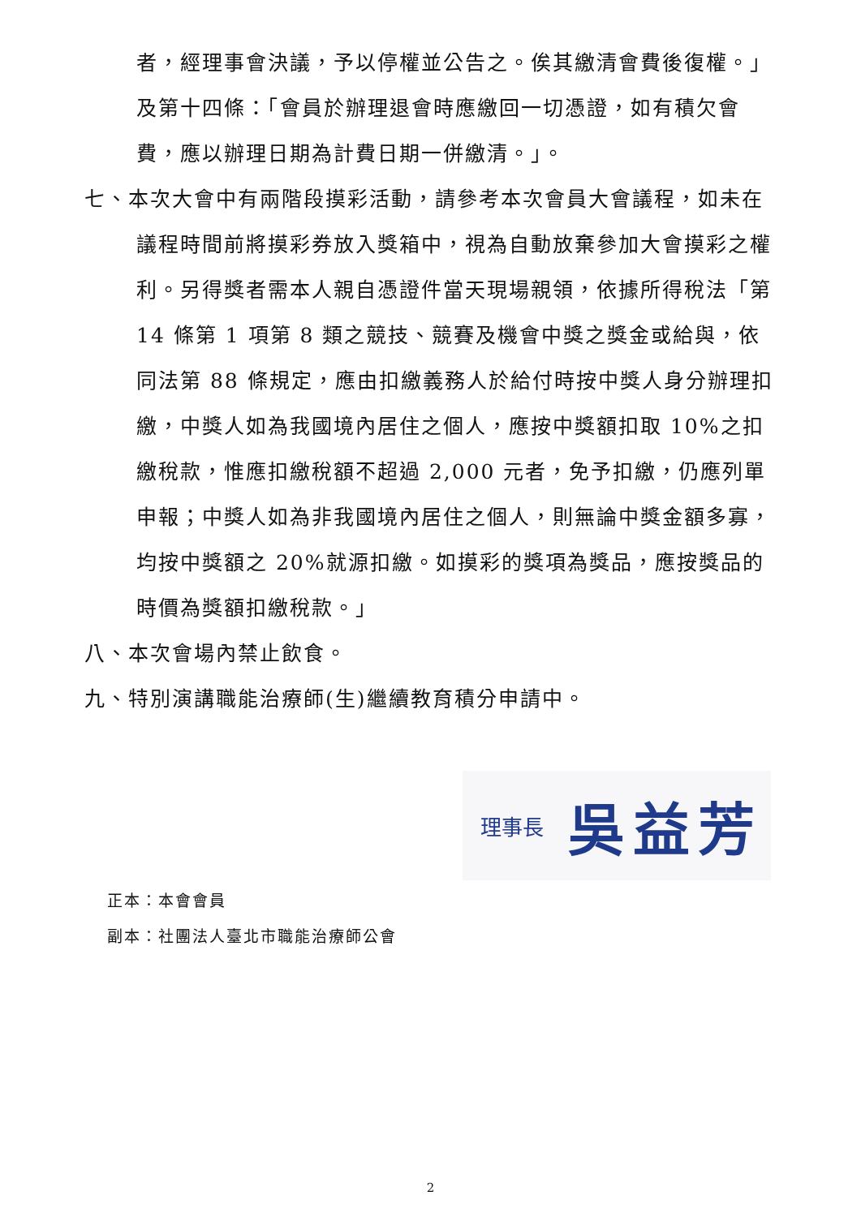者，經理事會決議，予以停權並公告之。俟其繳清會費後復權。」及第十四條：「會員於辦理退會時應繳回一切憑證，如有積欠會費，應以辦理日期為計費日期一併繳清。」。
七、本次大會中有兩階段摸彩活動，請參考本次會員大會議程，如未在議程時間前將摸彩券放入獎箱中，視為自動放棄參加大會摸彩之權利。另得獎者需本人親自憑證件當天現場親領，依據所得稅法「第 14 條第 1 項第 8 類之競技、競賽及機會中獎之獎金或給與，依同法第 88 條規定，應由扣繳義務人於給付時按中獎人身分辦理扣繳，中獎人如為我國境內居住之個人，應按中獎額扣取 10%之扣繳稅款，惟應扣繳稅額不超過 2,000 元者，免予扣繳，仍應列單申報；中獎人如為非我國境內居住之個人，則無論中獎金額多寡，均按中獎額之 20%就源扣繳。如摸彩的獎項為獎品，應按獎品的時價為獎額扣繳稅款。」
八、本次會場內禁止飲食。
九、特別演講職能治療師(生)繼續教育積分申請中。
理事長 吳益芳
正本：本會會員
副本：社團法人臺北市職能治療師公會
2